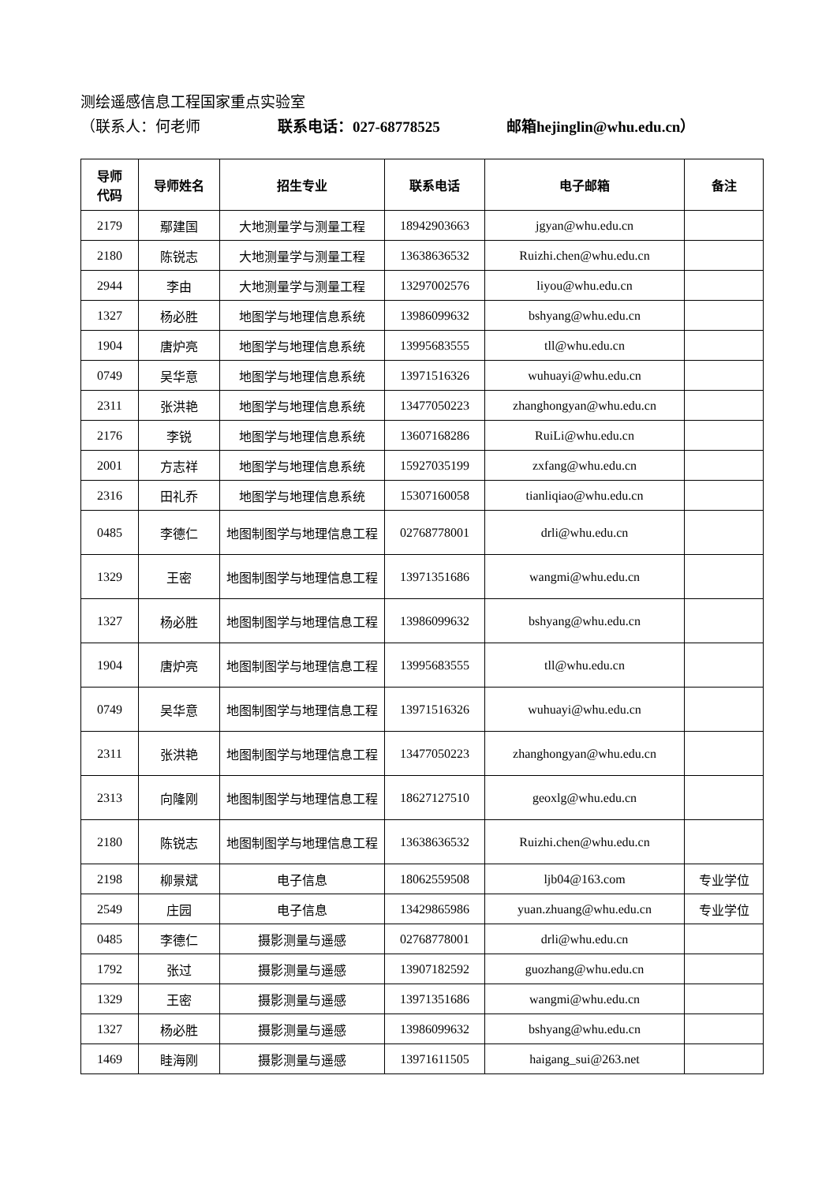测绘遥感信息工程国家重点实验室
（联系人：何老师 联系电话：027-68778525 邮箱hejinglin@whu.edu.cn）
| 导师 代码 | 导师姓名 | 招生专业 | 联系电话 | 电子邮箱 | 备注 |
| --- | --- | --- | --- | --- | --- |
| 2179 | 鄢建国 | 大地测量学与测量工程 | 18942903663 | jgyan@whu.edu.cn | |
| 2180 | 陈锐志 | 大地测量学与测量工程 | 13638636532 | Ruizhi.chen@whu.edu.cn | |
| 2944 | 李由 | 大地测量学与测量工程 | 13297002576 | liyou@whu.edu.cn | |
| 1327 | 杨必胜 | 地图学与地理信息系统 | 13986099632 | bshyang@whu.edu.cn | |
| 1904 | 唐炉亮 | 地图学与地理信息系统 | 13995683555 | tll@whu.edu.cn | |
| 0749 | 吴华意 | 地图学与地理信息系统 | 13971516326 | wuhuayi@whu.edu.cn | |
| 2311 | 张洪艳 | 地图学与地理信息系统 | 13477050223 | zhanghongyan@whu.edu.cn | |
| 2176 | 李锐 | 地图学与地理信息系统 | 13607168286 | RuiLi@whu.edu.cn | |
| 2001 | 方志祥 | 地图学与地理信息系统 | 15927035199 | zxfang@whu.edu.cn | |
| 2316 | 田礼乔 | 地图学与地理信息系统 | 15307160058 | tianliqiao@whu.edu.cn | |
| 0485 | 李德仁 | 地图制图学与地理信息工程 | 02768778001 | drli@whu.edu.cn | |
| 1329 | 王密 | 地图制图学与地理信息工程 | 13971351686 | wangmi@whu.edu.cn | |
| 1327 | 杨必胜 | 地图制图学与地理信息工程 | 13986099632 | bshyang@whu.edu.cn | |
| 1904 | 唐炉亮 | 地图制图学与地理信息工程 | 13995683555 | tll@whu.edu.cn | |
| 0749 | 吴华意 | 地图制图学与地理信息工程 | 13971516326 | wuhuayi@whu.edu.cn | |
| 2311 | 张洪艳 | 地图制图学与地理信息工程 | 13477050223 | zhanghongyan@whu.edu.cn | |
| 2313 | 向隆刚 | 地图制图学与地理信息工程 | 18627127510 | geoxlg@whu.edu.cn | |
| 2180 | 陈锐志 | 地图制图学与地理信息工程 | 13638636532 | Ruizhi.chen@whu.edu.cn | |
| 2198 | 柳景斌 | 电子信息 | 18062559508 | ljb04@163.com | 专业学位 |
| 2549 | 庄园 | 电子信息 | 13429865986 | yuan.zhuang@whu.edu.cn | 专业学位 |
| 0485 | 李德仁 | 摄影测量与遥感 | 02768778001 | drli@whu.edu.cn | |
| 1792 | 张过 | 摄影测量与遥感 | 13907182592 | guozhang@whu.edu.cn | |
| 1329 | 王密 | 摄影测量与遥感 | 13971351686 | wangmi@whu.edu.cn | |
| 1327 | 杨必胜 | 摄影测量与遥感 | 13986099632 | bshyang@whu.edu.cn | |
| 1469 | 眭海刚 | 摄影测量与遥感 | 13971611505 | haigang_sui@263.net | |